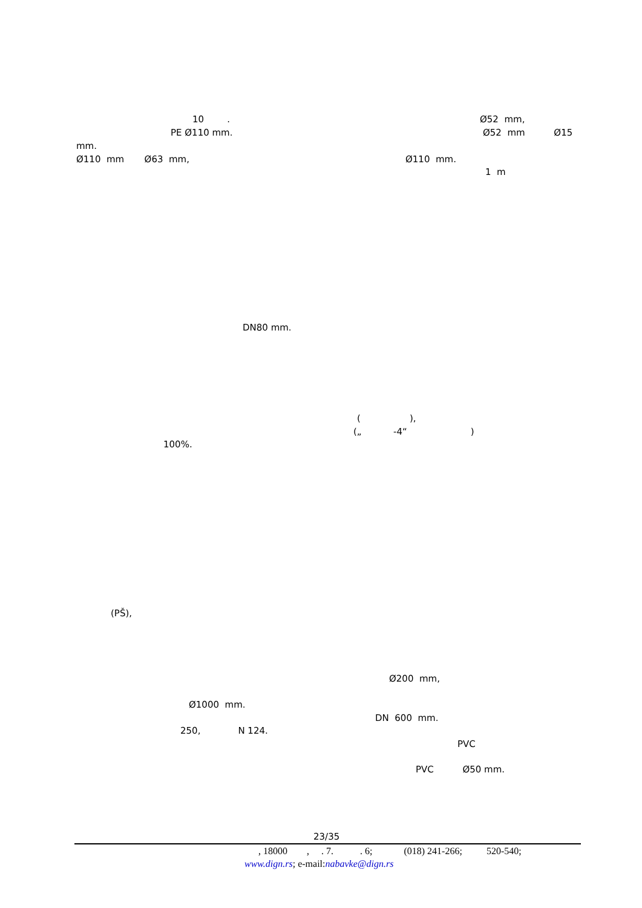10 .
Ø52 mm,
PE Ø110 mm.
Ø52 mm Ø15
mm.
Ø110 mm Ø63 mm,
Ø110 mm.
1 m
DN80 mm.
( ),
(„ -4“ )
100%.
(PŠ),
Ø200 mm,
Ø1000 mm.
DN 600 mm.
250, N 124.
PVC
PVC Ø50 mm.
23/35
, 18000 , . 7. . 6; (018) 241-266; 520-540;
www.dign.rs; e-mail:nabavke@dign.rs